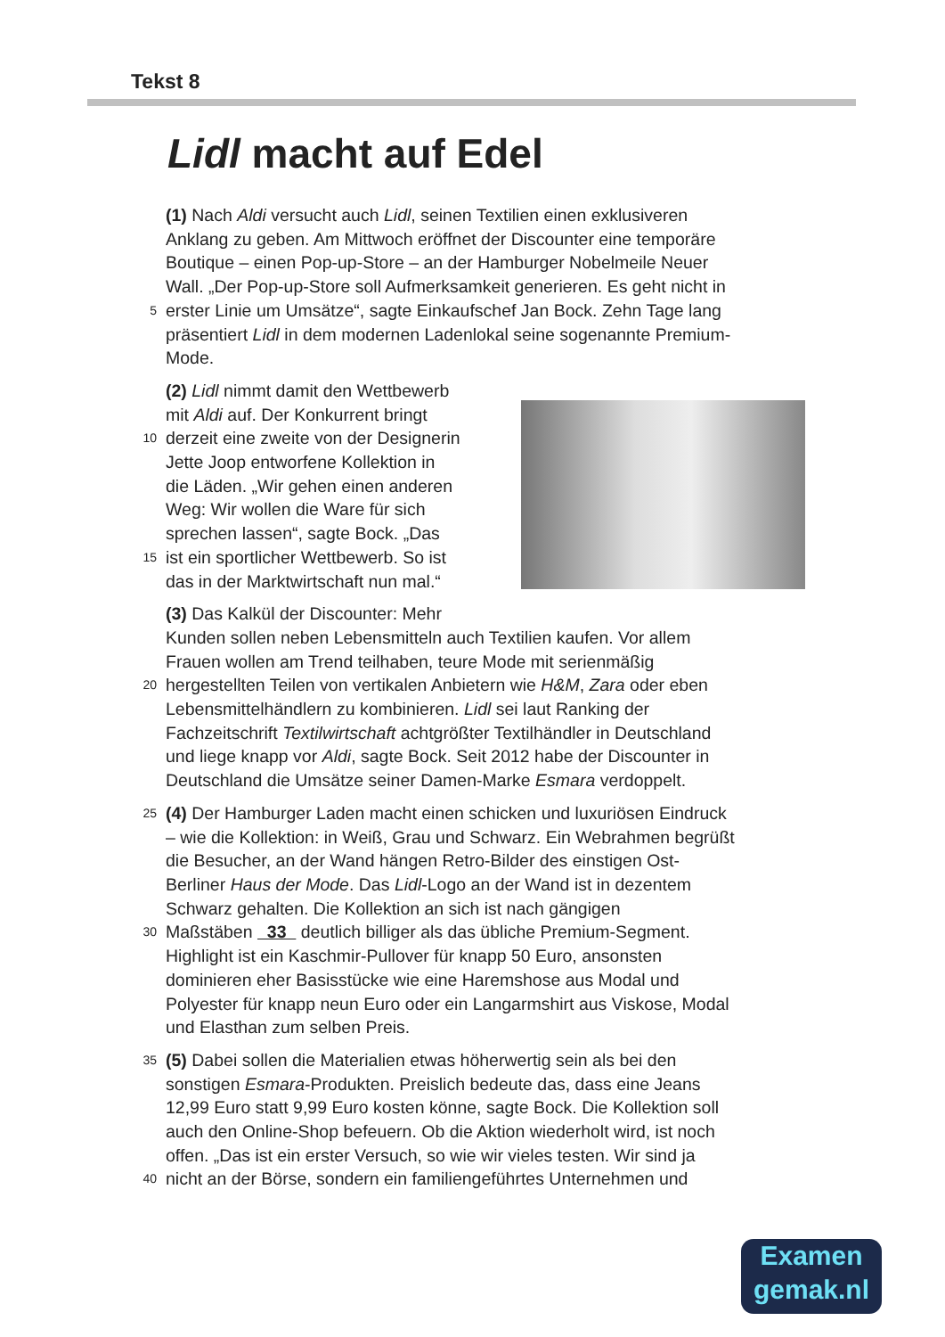Tekst 8
Lidl macht auf Edel
(1) Nach Aldi versucht auch Lidl, seinen Textilien einen exklusiveren
Anklang zu geben. Am Mittwoch eröffnet der Discounter eine temporäre
Boutique – einen Pop-up-Store – an der Hamburger Nobelmeile Neuer
Wall. „Der Pop-up-Store soll Aufmerksamkeit generieren. Es geht nicht in
5 erster Linie um Umsätze“, sagte Einkaufschef Jan Bock. Zehn Tage lang
präsentiert Lidl in dem modernen Ladenlokal seine sogenannte Premium-
Mode.
(2) Lidl nimmt damit den Wettbewerb
mit Aldi auf. Der Konkurrent bringt
10 derzeit eine zweite von der Designerin
Jette Joop entworfene Kollektion in
die Läden. „Wir gehen einen anderen
Weg: Wir wollen die Ware für sich
sprechen lassen“, sagte Bock. „Das
15 ist ein sportlicher Wettbewerb. So ist
das in der Marktwirtschaft nun mal.“
(3) Das Kalkül der Discounter: Mehr
Kunden sollen neben Lebensmitteln auch Textilien kaufen. Vor allem
Frauen wollen am Trend teilhaben, teure Mode mit serienmäßig
20 hergestellten Teilen von vertikalen Anbietern wie H&M, Zara oder eben
Lebensmittelhändlern zu kombinieren. Lidl sei laut Ranking der
Fachzeitschrift Textilwirtschaft achtgrößter Textilhändler in Deutschland
und liege knapp vor Aldi, sagte Bock. Seit 2012 habe der Discounter in
Deutschland die Umsätze seiner Damen-Marke Esmara verdoppelt.
25 (4) Der Hamburger Laden macht einen schicken und luxuriösen Eindruck
– wie die Kollektion: in Weiß, Grau und Schwarz. Ein Webrahmen begrüßt
die Besucher, an der Wand hängen Retro-Bilder des einstigen Ost-
Berliner Haus der Mode. Das Lidl-Logo an der Wand ist in dezentem
Schwarz gehalten. Die Kollektion an sich ist nach gängigen
30 Maßstäben 33 deutlich billiger als das übliche Premium-Segment.
Highlight ist ein Kaschmir-Pullover für knapp 50 Euro, ansonsten
dominieren eher Basisstücke wie eine Haremshose aus Modal und
Polyester für knapp neun Euro oder ein Langarmshirt aus Viskose, Modal
und Elasthan zum selben Preis.
35 (5) Dabei sollen die Materialien etwas höherwertig sein als bei den
sonstigen Esmara-Produkten. Preislich bedeute das, dass eine Jeans
12,99 Euro statt 9,99 Euro kosten könne, sagte Bock. Die Kollektion soll
auch den Online-Shop befeuern. Ob die Aktion wiederholt wird, ist noch
offen. „Das ist ein erster Versuch, so wie wir vieles testen. Wir sind ja
40 nicht an der Börse, sondern ein familiengeführtes Unternehmen und
Examen
gemak.nl